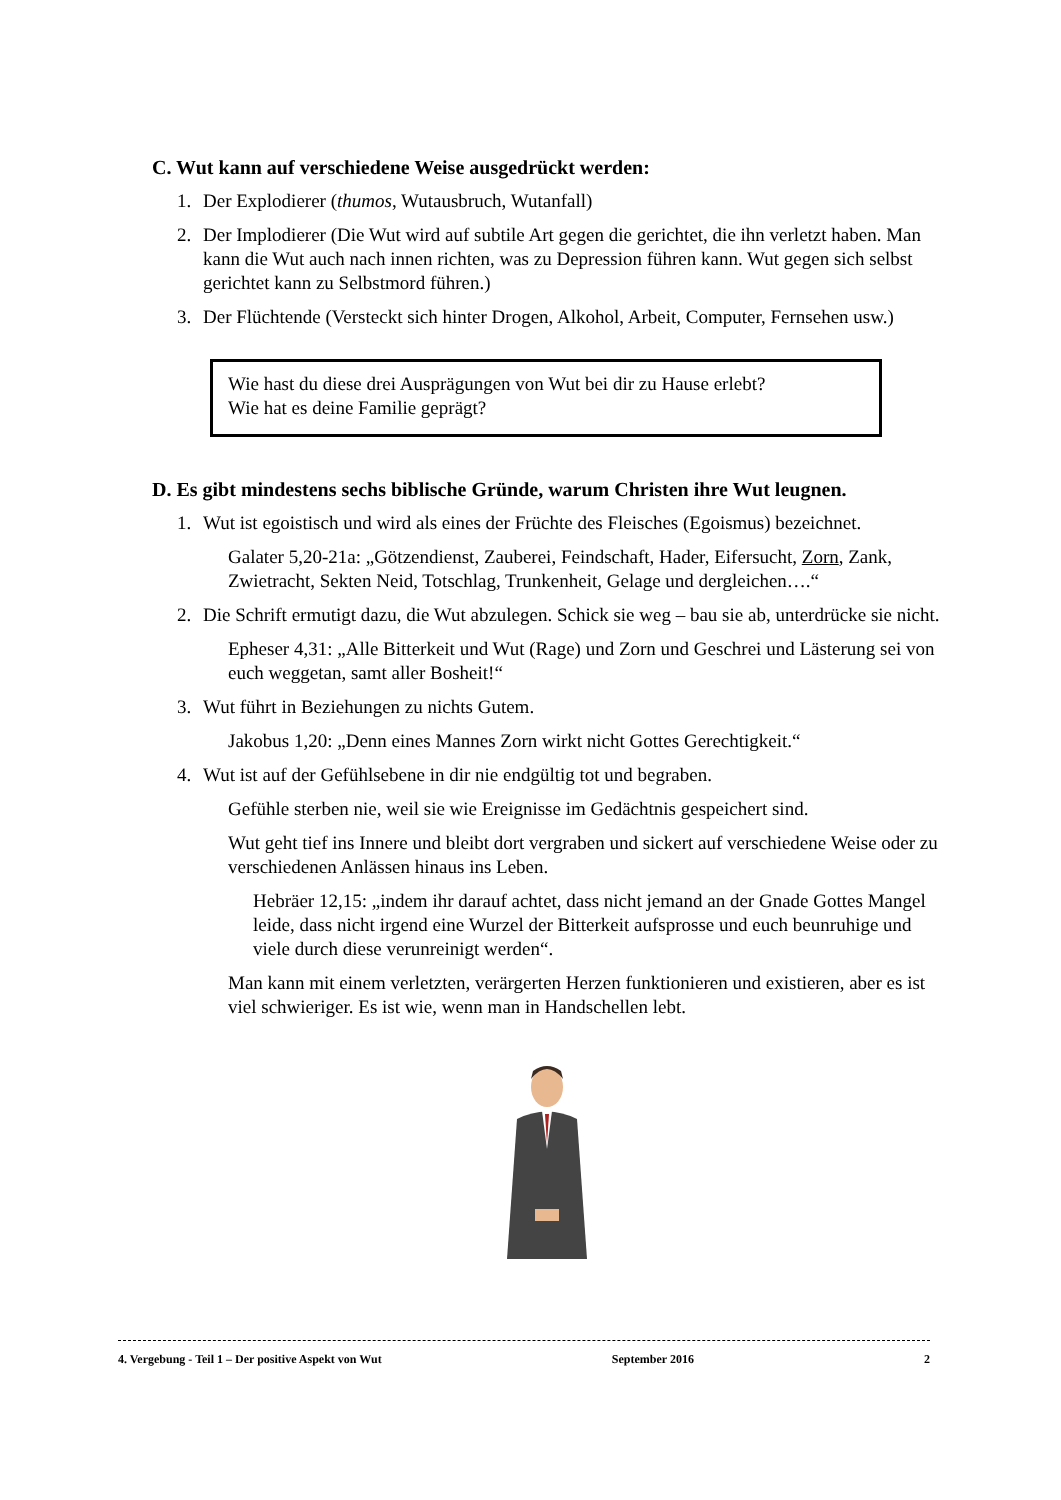C. Wut kann auf verschiedene Weise ausgedrückt werden:
1. Der Explodierer (thumos, Wutausbruch, Wutanfall)
2. Der Implodierer (Die Wut wird auf subtile Art gegen die gerichtet, die ihn verletzt haben. Man kann die Wut auch nach innen richten, was zu Depression führen kann. Wut gegen sich selbst gerichtet kann zu Selbstmord führen.)
3. Der Flüchtende (Versteckt sich hinter Drogen, Alkohol, Arbeit, Computer, Fernsehen usw.)
Wie hast du diese drei Ausprägungen von Wut bei dir zu Hause erlebt?
Wie hat es deine Familie geprägt?
D. Es gibt mindestens sechs biblische Gründe, warum Christen ihre Wut leugnen.
1. Wut ist egoistisch und wird als eines der Früchte des Fleisches (Egoismus) bezeichnet.
Galater 5,20-21a: „Götzendienst, Zauberei, Feindschaft, Hader, Eifersucht, Zorn, Zank, Zwietracht, Sekten Neid, Totschlag, Trunkenheit, Gelage und dergleichen….“
2. Die Schrift ermutigt dazu, die Wut abzulegen. Schick sie weg – bau sie ab, unterdrücke sie nicht.
Epheser 4,31: „Alle Bitterkeit und Wut (Rage) und Zorn und Geschrei und Lästerung sei von euch weggetan, samt aller Bosheit!“
3. Wut führt in Beziehungen zu nichts Gutem.
Jakobus 1,20: „Denn eines Mannes Zorn wirkt nicht Gottes Gerechtigkeit.“
4. Wut ist auf der Gefühlsebene in dir nie endgültig tot und begraben.
Gefühle sterben nie, weil sie wie Ereignisse im Gedächtnis gespeichert sind.
Wut geht tief ins Innere und bleibt dort vergraben und sickert auf verschiedene Weise oder zu verschiedenen Anlässen hinaus ins Leben.
Hebräer 12,15: „indem ihr darauf achtet, dass nicht jemand an der Gnade Gottes Mangel leide, dass nicht irgend eine Wurzel der Bitterkeit aufsprosse und euch beunruhige und viele durch diese verunreinigt werden“.
Man kann mit einem verletzten, verärgerten Herzen funktionieren und existieren, aber es ist viel schwieriger. Es ist wie, wenn man in Handschellen lebt.
4. Vergebung - Teil 1 – Der positive Aspekt von Wut September 2016 2